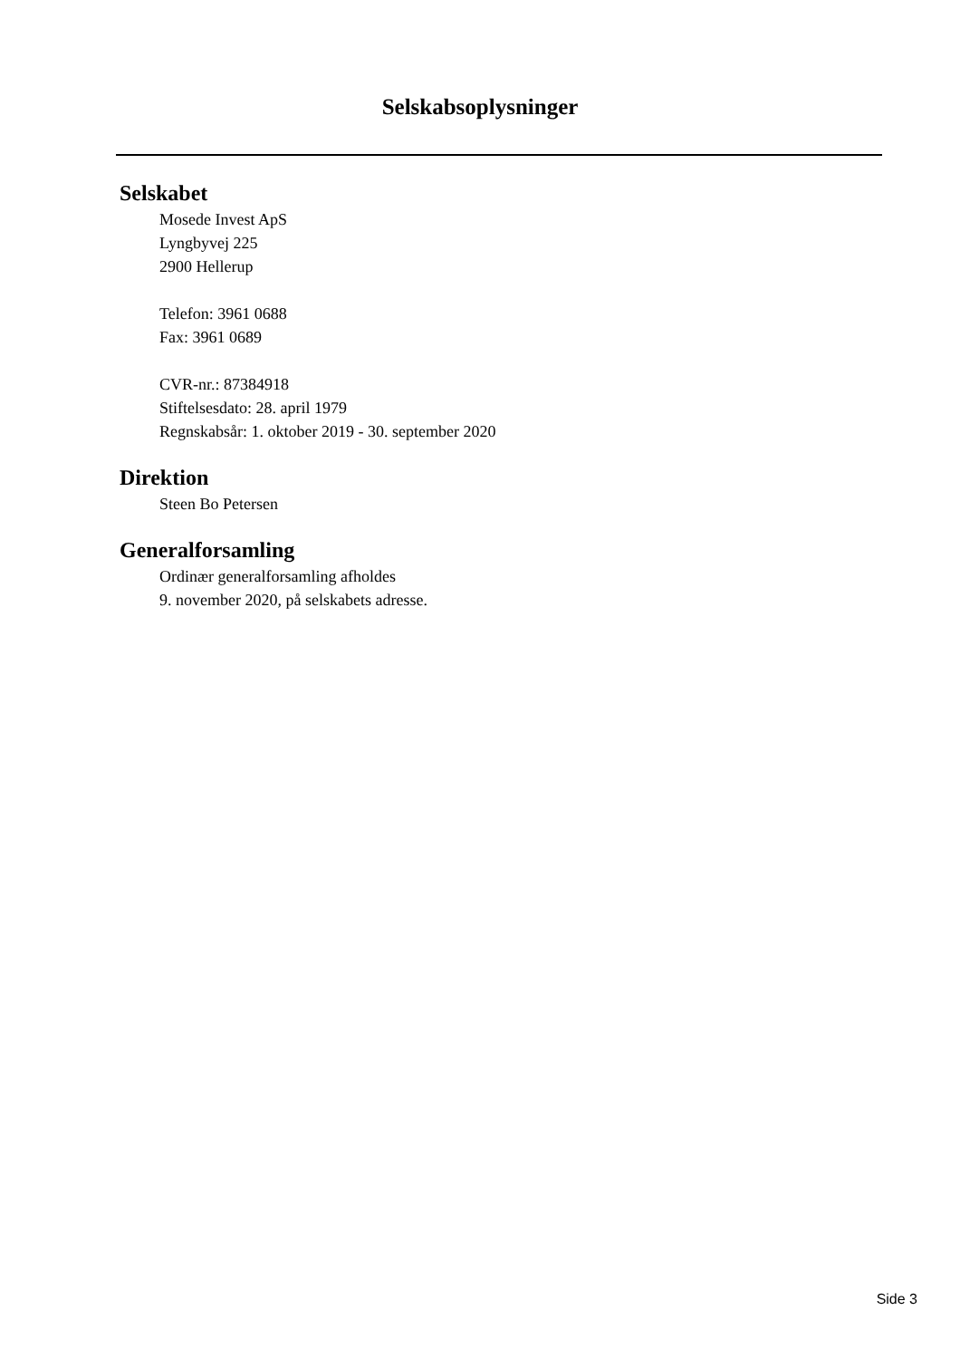Selskabsoplysninger
Selskabet
Mosede Invest ApS
Lyngbyvej 225
2900 Hellerup
Telefon: 3961 0688
Fax: 3961 0689
CVR-nr.: 87384918
Stiftelsesdato: 28. april 1979
Regnskabsår: 1. oktober 2019 - 30. september 2020
Direktion
Steen Bo Petersen
Generalforsamling
Ordinær generalforsamling afholdes
9. november 2020, på selskabets adresse.
Side 3